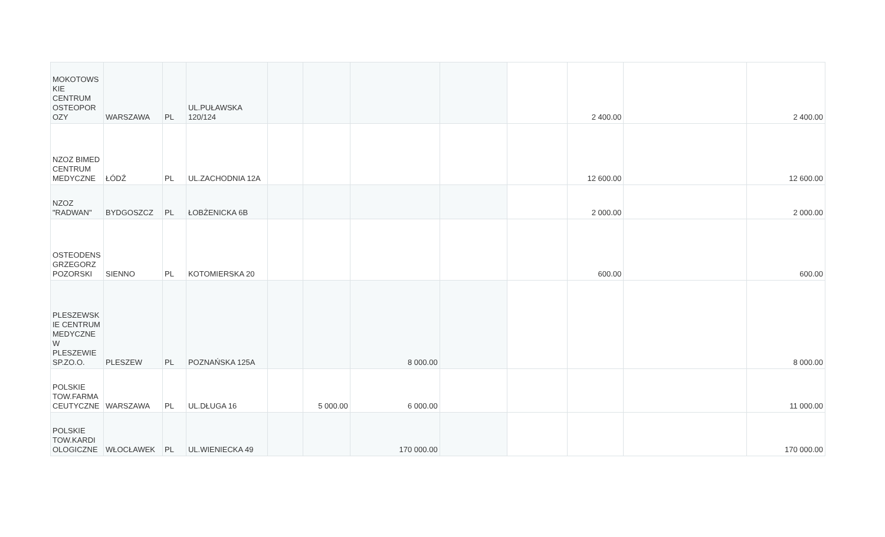| MOKOTOWS KIE CENTRUM OSTEOPOR OZY | WARSZAWA | PL | UL.PUŁAWSKA 120/124 | | | | | | 2 400.00 | | 2 400.00 |
| NZOZ BIMED CENTRUM MEDYCZNE | ŁÓDŹ | PL | UL.ZACHODNIA 12A | | | | | | 12 600.00 | | 12 600.00 |
| NZOZ "RADWAN" | BYDGOSZCZ | PL | ŁOBŻENICKA 6B | | | | | | 2 000.00 | | 2 000.00 |
| OSTEODENS GRZEGORZ POZORSKI | SIENNO | PL | KOTOMIERSKA 20 | | | | | | 600.00 | | 600.00 |
| PLESZEWSK IE CENTRUM MEDYCZNE W PLESZEWIE SP.ZO.O. | PLESZEW | PL | POZNAŃSKA 125A | | | 8 000.00 | | | | | 8 000.00 |
| POLSKIE TOW.FARMA CEUTYCZNE | WARSZAWA | PL | UL.DŁUGA 16 | | 5 000.00 | 6 000.00 | | | | | 11 000.00 |
| POLSKIE TOW.KARDI OLOGICZNE | WŁOCŁAWEK | PL | UL.WIENIECKA 49 | | | 170 000.00 | | | | | 170 000.00 |